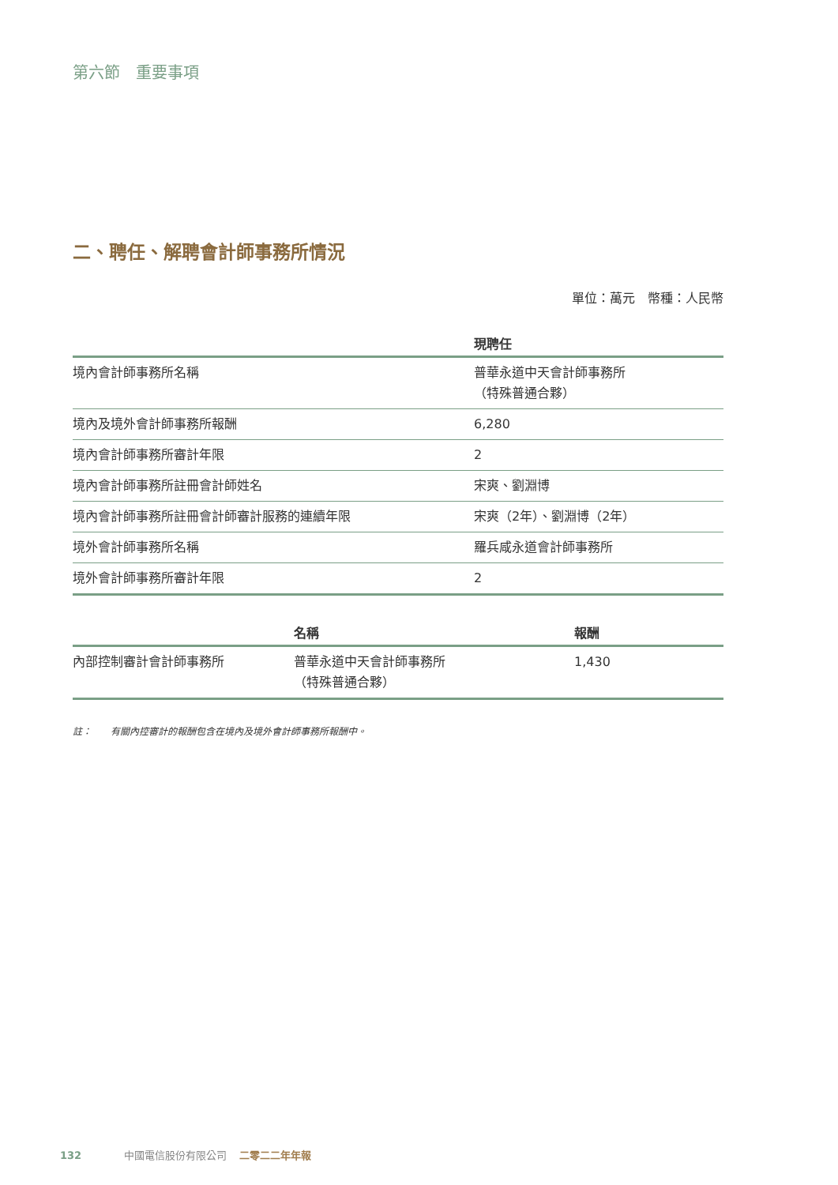第六節　重要事項
二、聘任、解聘會計師事務所情況
單位：萬元　幣種：人民幣
| | 現聘任 |
| --- | --- |
| 境內會計師事務所名稱 | 普華永道中天會計師事務所 （特殊普通合夥） |
| 境內及境外會計師事務所報酬 | 6,280 |
| 境內會計師事務所審計年限 | 2 |
| 境內會計師事務所註冊會計師姓名 | 宋爽、劉淵博 |
| 境內會計師事務所註冊會計師審計服務的連續年限 | 宋爽（2年）、劉淵博（2年） |
| 境外會計師事務所名稱 | 羅兵咸永道會計師事務所 |
| 境外會計師事務所審計年限 | 2 |
| | 名稱 | 報酬 |
| --- | --- | --- |
| 內部控制審計會計師事務所 | 普華永道中天會計師事務所 （特殊普通合夥） | 1,430 |
註：　　有關內控審計的報酬包含在境內及境外會計師事務所報酬中。
132 中國電信股份有限公司 二零二二年年報